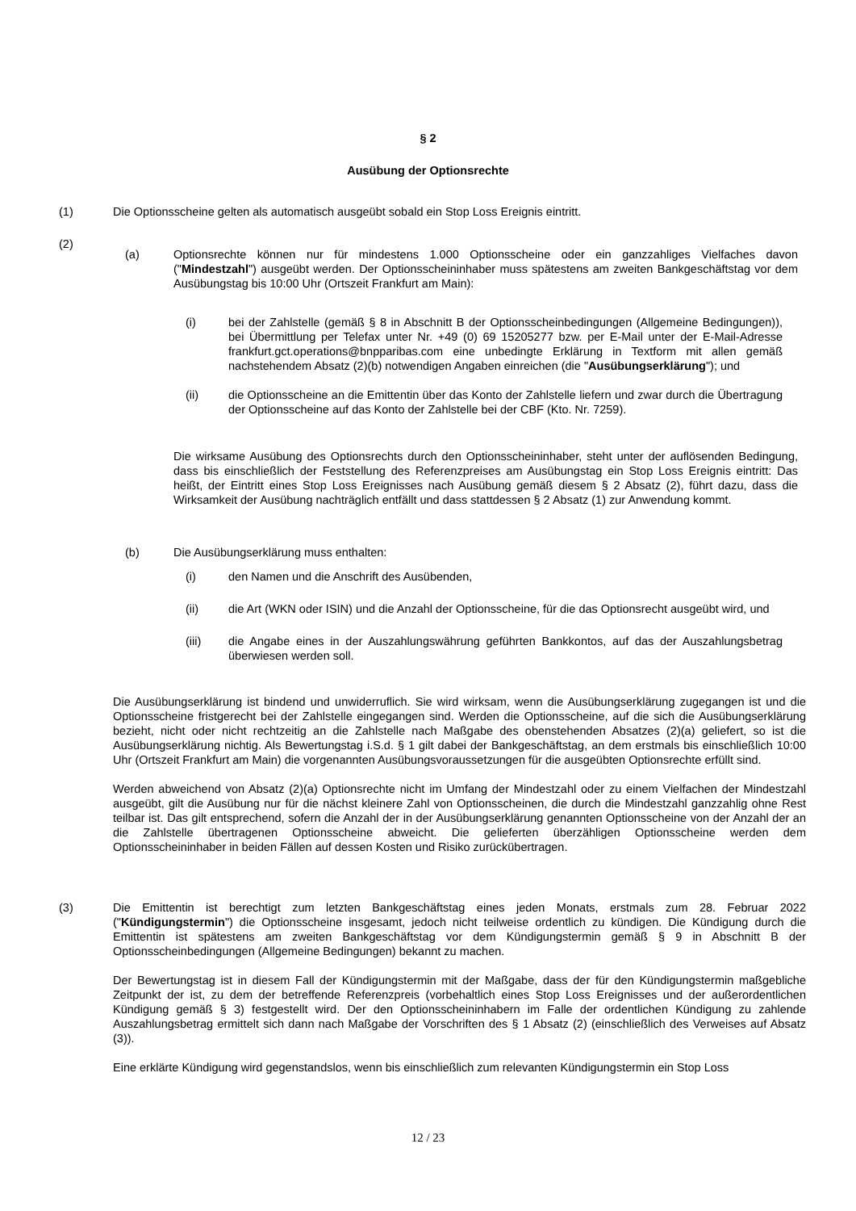§ 2
Ausübung der Optionsrechte
(1) Die Optionsscheine gelten als automatisch ausgeübt sobald ein Stop Loss Ereignis eintritt.
(2)
(a) Optionsrechte können nur für mindestens 1.000 Optionsscheine oder ein ganzzahliges Vielfaches davon ("Mindestzahl") ausgeübt werden. Der Optionsscheininhaber muss spätestens am zweiten Bankgeschäftstag vor dem Ausübungstag bis 10:00 Uhr (Ortszeit Frankfurt am Main):
(i) bei der Zahlstelle (gemäß § 8 in Abschnitt B der Optionsscheinbedingungen (Allgemeine Bedingungen)), bei Übermittlung per Telefax unter Nr. +49 (0) 69 15205277 bzw. per E-Mail unter der E-Mail-Adresse frankfurt.gct.operations@bnpparibas.com eine unbedingte Erklärung in Textform mit allen gemäß nachstehendem Absatz (2)(b) notwendigen Angaben einreichen (die "Ausübungserklärung"); und
(ii) die Optionsscheine an die Emittentin über das Konto der Zahlstelle liefern und zwar durch die Übertragung der Optionsscheine auf das Konto der Zahlstelle bei der CBF (Kto. Nr. 7259).
Die wirksame Ausübung des Optionsrechts durch den Optionsscheininhaber, steht unter der auflösenden Bedingung, dass bis einschließlich der Feststellung des Referenzpreises am Ausübungstag ein Stop Loss Ereignis eintritt: Das heißt, der Eintritt eines Stop Loss Ereignisses nach Ausübung gemäß diesem § 2 Absatz (2), führt dazu, dass die Wirksamkeit der Ausübung nachträglich entfällt und dass stattdessen § 2 Absatz (1) zur Anwendung kommt.
(b) Die Ausübungserklärung muss enthalten:
(i) den Namen und die Anschrift des Ausübenden,
(ii) die Art (WKN oder ISIN) und die Anzahl der Optionsscheine, für die das Optionsrecht ausgeübt wird, und
(iii) die Angabe eines in der Auszahlungswährung geführten Bankkontos, auf das der Auszahlungsbetrag überwiesen werden soll.
Die Ausübungserklärung ist bindend und unwiderruflich. Sie wird wirksam, wenn die Ausübungserklärung zugegangen ist und die Optionsscheine fristgerecht bei der Zahlstelle eingegangen sind. Werden die Optionsscheine, auf die sich die Ausübungserklärung bezieht, nicht oder nicht rechtzeitig an die Zahlstelle nach Maßgabe des obenstehenden Absatzes (2)(a) geliefert, so ist die Ausübungserklärung nichtig. Als Bewertungstag i.S.d. § 1 gilt dabei der Bankgeschäftstag, an dem erstmals bis einschließlich 10:00 Uhr (Ortszeit Frankfurt am Main) die vorgenannten Ausübungsvoraussetzungen für die ausgeübten Optionsrechte erfüllt sind.
Werden abweichend von Absatz (2)(a) Optionsrechte nicht im Umfang der Mindestzahl oder zu einem Vielfachen der Mindestzahl ausgeübt, gilt die Ausübung nur für die nächst kleinere Zahl von Optionsscheinen, die durch die Mindestzahl ganzzahlig ohne Rest teilbar ist. Das gilt entsprechend, sofern die Anzahl der in der Ausübungserklärung genannten Optionsscheine von der Anzahl der an die Zahlstelle übertragenen Optionsscheine abweicht. Die gelieferten überzähligen Optionsscheine werden dem Optionsscheininhaber in beiden Fällen auf dessen Kosten und Risiko zurückübertragen.
(3) Die Emittentin ist berechtigt zum letzten Bankgeschäftstag eines jeden Monats, erstmals zum 28. Februar 2022 ("Kündigungstermin") die Optionsscheine insgesamt, jedoch nicht teilweise ordentlich zu kündigen. Die Kündigung durch die Emittentin ist spätestens am zweiten Bankgeschäftstag vor dem Kündigungstermin gemäß § 9 in Abschnitt B der Optionsscheinbedingungen (Allgemeine Bedingungen) bekannt zu machen.
Der Bewertungstag ist in diesem Fall der Kündigungstermin mit der Maßgabe, dass der für den Kündigungstermin maßgebliche Zeitpunkt der ist, zu dem der betreffende Referenzpreis (vorbehaltlich eines Stop Loss Ereignisses und der außerordentlichen Kündigung gemäß § 3) festgestellt wird. Der den Optionsscheininhabern im Falle der ordentlichen Kündigung zu zahlende Auszahlungsbetrag ermittelt sich dann nach Maßgabe der Vorschriften des § 1 Absatz (2) (einschließlich des Verweises auf Absatz (3)).
Eine erklärte Kündigung wird gegenstandslos, wenn bis einschließlich zum relevanten Kündigungstermin ein Stop Loss
12 / 23